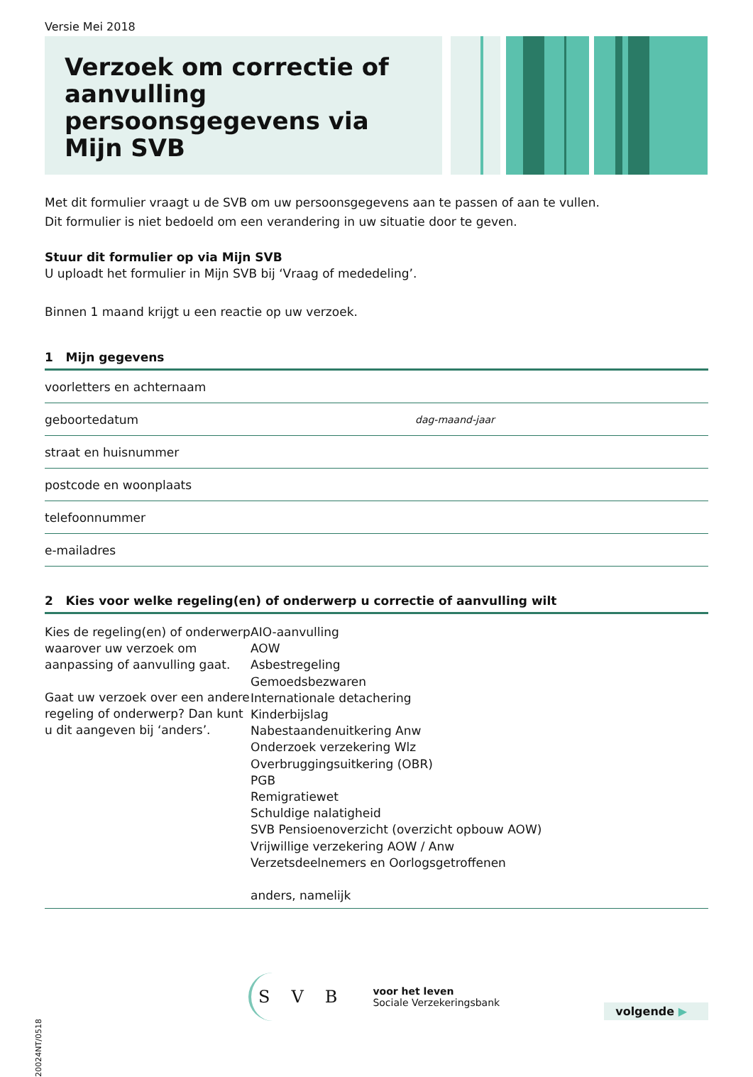Versie Mei 2018
Verzoek om correctie of aanvulling persoonsgegevens via Mijn SVB
Met dit formulier vraagt u de SVB om uw persoonsgegevens aan te passen of aan te vullen.
Dit formulier is niet bedoeld om een verandering in uw situatie door te geven.
Stuur dit formulier op via Mijn SVB
U uploadt het formulier in Mijn SVB bij ‘Vraag of mededeling’.
Binnen 1 maand krijgt u een reactie op uw verzoek.
1 Mijn gegevens
voorletters en achternaam
geboortedatum dag-maand-jaar
straat en huisnummer
postcode en woonplaats
telefoonnummer
e-mailadres
2 Kies voor welke regeling(en) of onderwerp u correctie of aanvulling wilt
Kies de regeling(en) of onderwerp waarover uw verzoek om aanpassing of aanvulling gaat.
Gaat uw verzoek over een andere regeling of onderwerp? Dan kunt u dit aangeven bij ‘anders’.
AIO-aanvulling
AOW
Asbestregeling
Gemoedsbezwaren
Internationale detachering
Kinderbijslag
Nabestaandenuitkering Anw
Onderzoek verzekering Wlz
Overbruggingsuitkering (OBR)
PGB
Remigratiewet
Schuldige nalatigheid
SVB Pensioenoverzicht (overzicht opbouw AOW)
Vrijwillige verzekering AOW / Anw
Verzetsdeelnemers en Oorlogsgetroffenen
anders, namelijk
20024NT/0518
SVB
voor het leven
Sociale Verzekeringsbank
volgende ▶